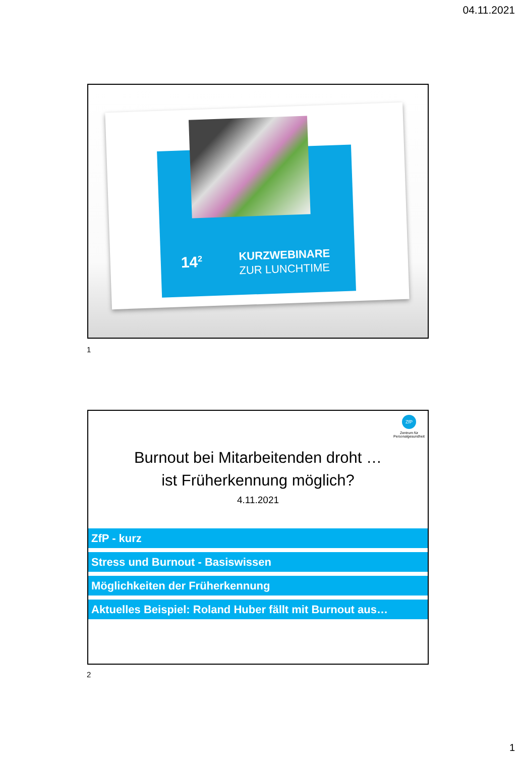04.11.2021
14<sup>2</sup>
KURZWEBINARE
ZUR LUNCHTIME
1
ZfP
Zentrum für
Personalgesundheit
Burnout bei Mitarbeitenden droht …
ist Früherkennung möglich?
4.11.2021
ZfP - kurz
Stress und Burnout - Basiswissen
Möglichkeiten der Früherkennung
Aktuelles Beispiel: Roland Huber fällt mit Burnout aus…
2
1